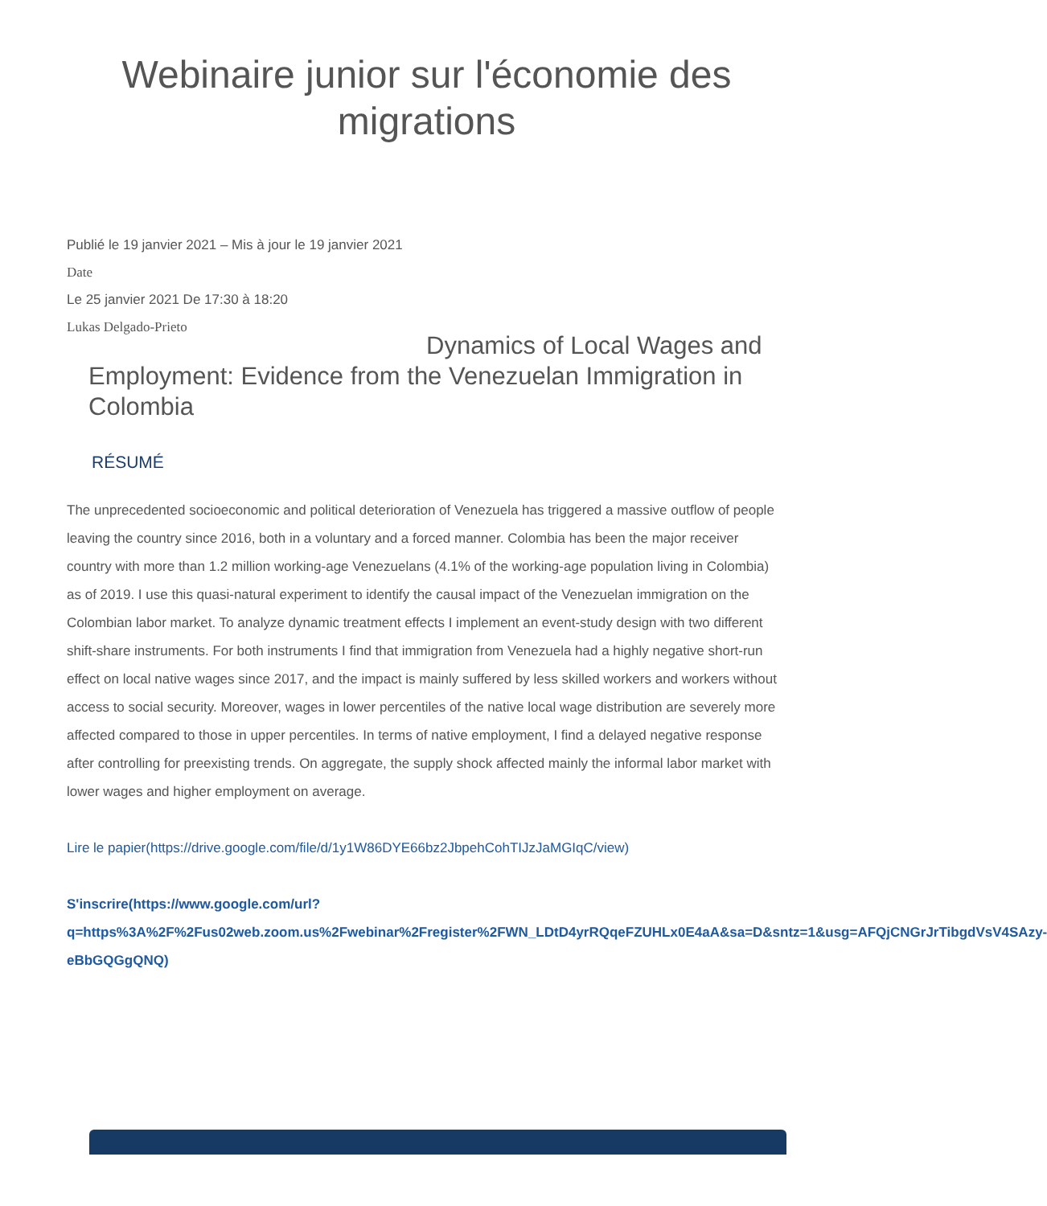Webinaire junior sur l'économie des
migrations
Publié le 19 janvier 2021 – Mis à jour le 19 janvier 2021
Date
Le 25 janvier 2021 De 17:30 à 18:20
Lukas Delgado-Prieto
Dynamics of Local Wages and Employment: Evidence from the Venezuelan Immigration in Colombia
RÉSUMÉ
The unprecedented socioeconomic and political deterioration of Venezuela has triggered a massive outflow of people leaving the country since 2016, both in a voluntary and a forced manner. Colombia has been the major receiver country with more than 1.2 million working-age Venezuelans (4.1% of the working-age population living in Colombia) as of 2019. I use this quasi-natural experiment to identify the causal impact of the Venezuelan immigration on the Colombian labor market. To analyze dynamic treatment effects I implement an event-study design with two different shift-share instruments. For both instruments I find that immigration from Venezuela had a highly negative short-run effect on local native wages since 2017, and the impact is mainly suffered by less skilled workers and workers without access to social security. Moreover, wages in lower percentiles of the native local wage distribution are severely more affected compared to those in upper percentiles. In terms of native employment, I find a delayed negative response after controlling for preexisting trends. On aggregate, the supply shock affected mainly the informal labor market with lower wages and higher employment on average.
Lire le papier(https://drive.google.com/file/d/1y1W86DYE66bz2JbpehCohTIJzJaMGIqC/view)
S'inscrire(https://www.google.com/url?q=https%3A%2F%2Fus02web.zoom.us%2Fwebinar%2Fregister%2FWN_LDtD4yrRQqeFZUHLx0E4aA&sa=D&sntz=1&usg=AFQjCNGrJrTibgdVsV4SAzy-eBbGQGgQNQ)